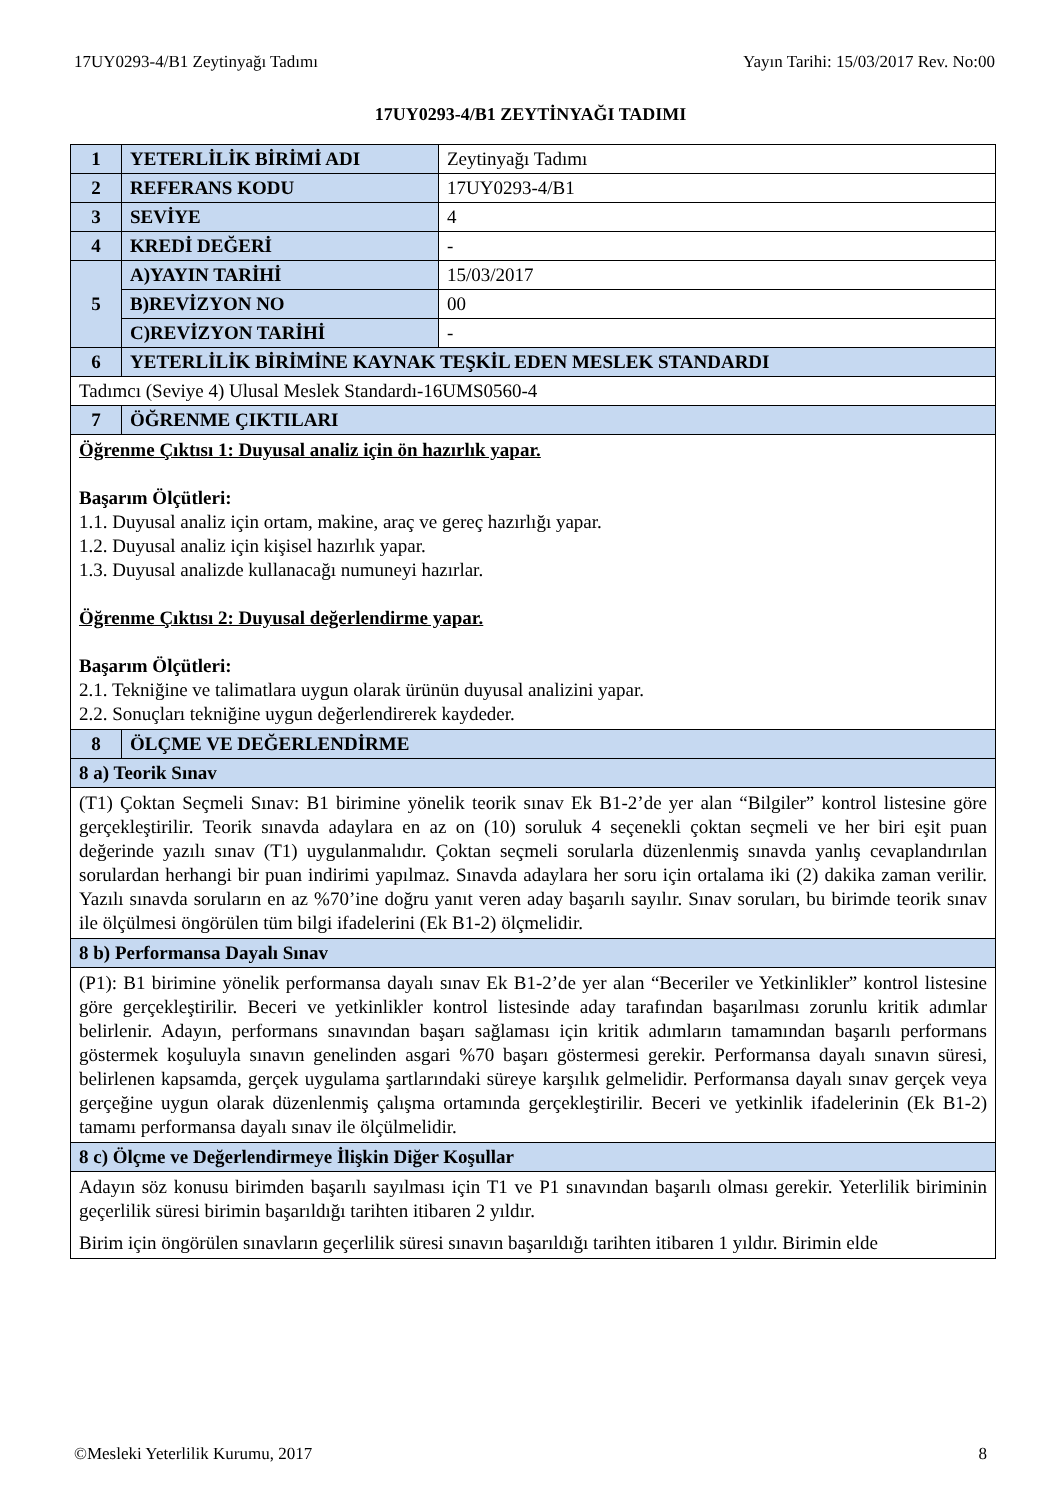17UY0293-4/B1 Zeytinyağı Tadımı Yayın Tarihi: 15/03/2017 Rev. No:00
17UY0293-4/B1 ZEYTİNYAĞI TADIMI
| 1 | YETERLİLİK BİRİMİ ADI | Zeytinyağı Tadımı |
| 2 | REFERANS KODU | 17UY0293-4/B1 |
| 3 | SEVİYE | 4 |
| 4 | KREDİ DEĞERİ | - |
| 5 | A)YAYIN TARİHİ | 15/03/2017 |
| | B)REVİZYON NO | 00 |
| | C)REVİZYON TARİHİ | - |
| 6 | YETERLİLİK BİRİMİNE KAYNAK TEŞKİL EDEN MESLEK STANDARDI | |
| Tadımcı (Seviye 4) Ulusal Meslek Standardı-16UMS0560-4 | | |
| 7 | ÖĞRENME ÇIKTILARI | |
| Öğrenme Çıktısı 1: Duyusal analiz için ön hazırlık yapar. Başarım Ölçütleri: 1.1. Duyusal analiz için ortam, makine, araç ve gereç hazırlığı yapar. 1.2. Duyusal analiz için kişisel hazırlık yapar. 1.3. Duyusal analizde kullanacağı numuneyi hazırlar. Öğrenme Çıktısı 2: Duyusal değerlendirme yapar. Başarım Ölçütleri: 2.1. Tekniğine ve talimatlara uygun olarak ürünün duyusal analizini yapar. 2.2. Sonuçları tekniğine uygun değerlendirerek kaydeder. | | |
| 8 | ÖLÇME VE DEĞERLENDİRME | |
| 8 a) Teorik Sınav | | |
| (T1) Çoktan Seçmeli Sınav: B1 birimine yönelik teorik sınav Ek B1-2’de yer alan “Bilgiler” kontrol listesine göre gerçekleştirilir. Teorik sınavda adaylara en az on (10) soruluk 4 seçenekli çoktan seçmeli ve her biri eşit puan değerinde yazılı sınav (T1) uygulanmalıdır. Çoktan seçmeli sorularla düzenlenmiş sınavda yanlış cevaplandırılan sorulardan herhangi bir puan indirimi yapılmaz. Sınavda adaylara her soru için ortalama iki (2) dakika zaman verilir. Yazılı sınavda soruların en az %70’ine doğru yanıt veren aday başarılı sayılır. Sınav soruları, bu birimde teorik sınav ile ölçülmesi öngörülen tüm bilgi ifadelerini (Ek B1-2) ölçmelidir. | | |
| 8 b) Performansa Dayalı Sınav | | |
| (P1): B1 birimine yönelik performansa dayalı sınav Ek B1-2’de yer alan “Beceriler ve Yetkinlikler” kontrol listesine göre gerçekleştirilir. Beceri ve yetkinlikler kontrol listesinde aday tarafından başarılması zorunlu kritik adımlar belirlenir. Adayın, performans sınavından başarı sağlaması için kritik adımların tamamından başarılı performans göstermek koşuluyla sınavın genelinden asgari %70 başarı göstermesi gerekir. Performansa dayalı sınavın süresi, belirlenen kapsamda, gerçek uygulama şartlarındaki süreye karşılık gelmelidir. Performansa dayalı sınav gerçek veya gerçeğine uygun olarak düzenlenmiş çalışma ortamında gerçekleştirilir. Beceri ve yetkinlik ifadelerinin (Ek B1-2) tamamı performansa dayalı sınav ile ölçülmelidir. | | |
| 8 c) Ölçme ve Değerlendirmeye İlişkin Diğer Koşullar | | |
| Adayın söz konusu birimden başarılı sayılması için T1 ve P1 sınavından başarılı olması gerekir. Yeterlilik biriminin geçerlilik süresi birimin başarıldığı tarihten itibaren 2 yıldır. Birim için öngörülen sınavların geçerlilik süresi sınavın başarıldığı tarihten itibaren 1 yıldır. Birimin elde | | |
©Mesleki Yeterlilik Kurumu, 2017 8